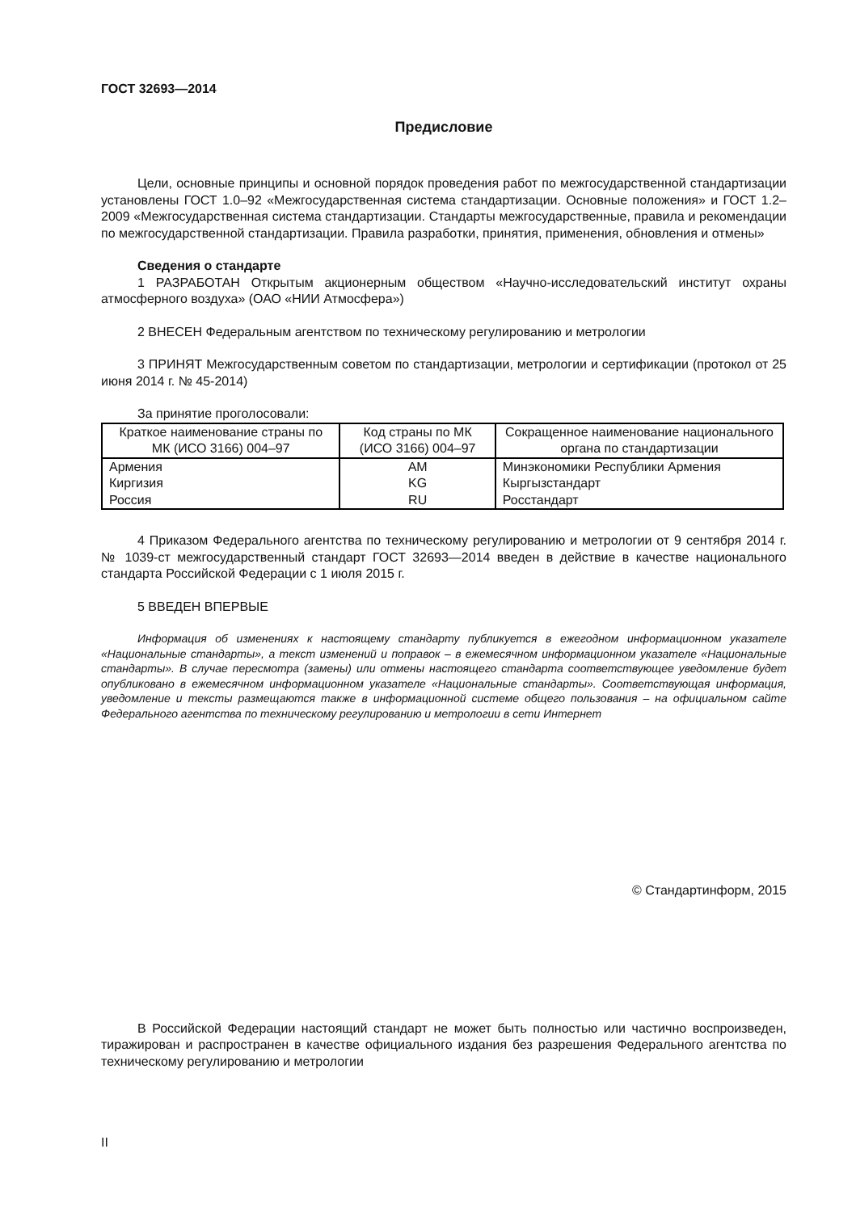ГОСТ 32693—2014
Предисловие
Цели, основные принципы и основной порядок проведения работ по межгосударственной стандартизации установлены ГОСТ 1.0–92 «Межгосударственная система стандартизации. Основные положения» и ГОСТ 1.2–2009 «Межгосударственная система стандартизации. Стандарты межгосударственные, правила и рекомендации по межгосударственной стандартизации. Правила разработки, принятия, применения, обновления и отмены»
Сведения о стандарте
1 РАЗРАБОТАН Открытым акционерным обществом «Научно-исследовательский институт охраны атмосферного воздуха» (ОАО «НИИ Атмосфера»)
2 ВНЕСЕН Федеральным агентством по техническому регулированию и метрологии
3 ПРИНЯТ Межгосударственным советом по стандартизации, метрологии и сертификации (протокол от 25 июня 2014 г. № 45-2014)
За принятие проголосовали:
| Краткое наименование страны по МК (ИСО 3166) 004–97 | Код страны по МК (ИСО 3166) 004–97 | Сокращенное наименование национального органа по стандартизации |
| --- | --- | --- |
| Армения | AM | Минэкономики Республики Армения |
| Киргизия | KG | Кыргызстандарт |
| Россия | RU | Росстандарт |
4 Приказом Федерального агентства по техническому регулированию и метрологии от 9 сентября 2014 г. № 1039-ст межгосударственный стандарт ГОСТ 32693—2014 введен в действие в качестве национального стандарта Российской Федерации с 1 июля 2015 г.
5 ВВЕДЕН ВПЕРВЫЕ
Информация об изменениях к настоящему стандарту публикуется в ежегодном информационном указателе «Национальные стандарты», а текст изменений и поправок – в ежемесячном информационном указателе «Национальные стандарты». В случае пересмотра (замены) или отмены настоящего стандарта соответствующее уведомление будет опубликовано в ежемесячном информационном указателе «Национальные стандарты». Соответствующая информация, уведомление и тексты размещаются также в информационной системе общего пользования – на официальном сайте Федерального агентства по техническому регулированию и метрологии в сети Интернет
© Стандартинформ, 2015
В Российской Федерации настоящий стандарт не может быть полностью или частично воспроизведен, тиражирован и распространен в качестве официального издания без разрешения Федерального агентства по техническому регулированию и метрологии
II